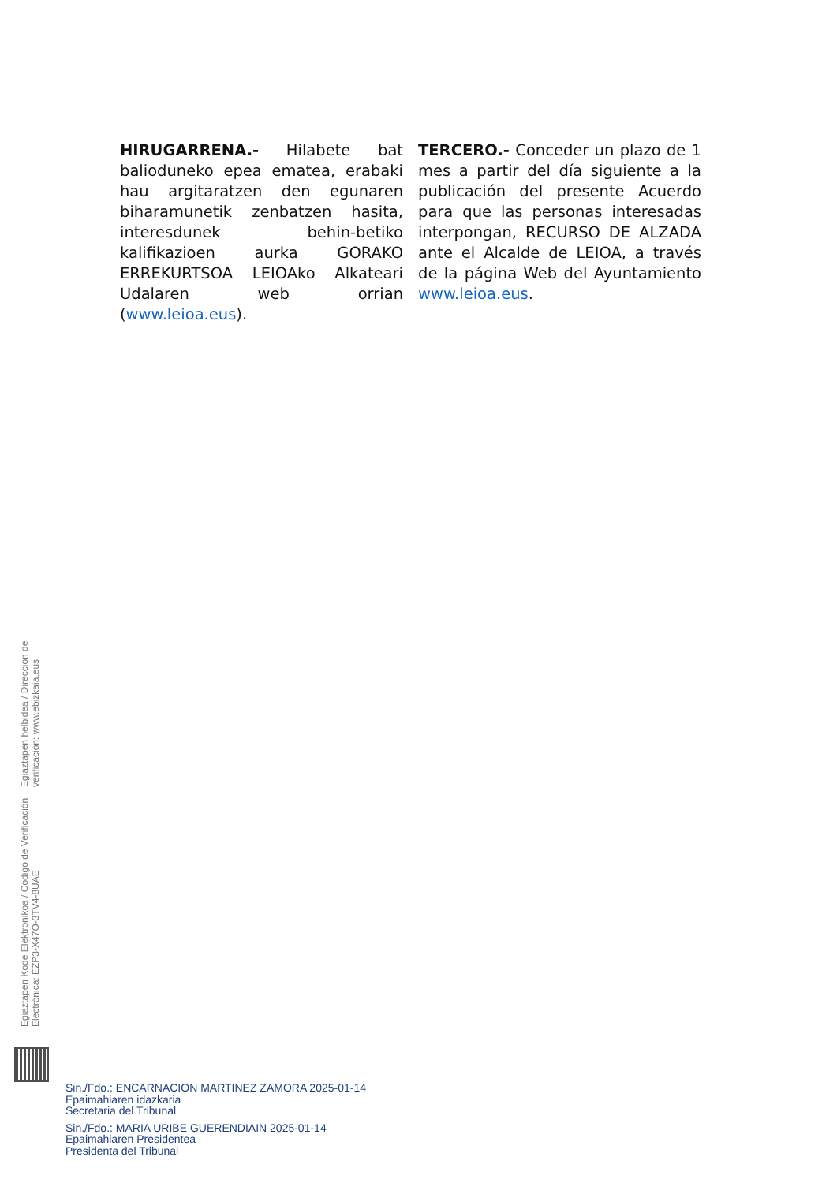HIRUGARRENA.- Hilabete bat balioduneko epea ematea, erabaki hau argitaratzen den egunaren biharamunetik zenbatzen hasita, interesdunek behin-betiko kalifikazioen aurka GORAKO ERREKURTSOA LEIOAko Alkateari Udalaren web orrian (www.leioa.eus).
TERCERO.- Conceder un plazo de 1 mes a partir del día siguiente a la publicación del presente Acuerdo para que las personas interesadas interpongan, RECURSO DE ALZADA ante el Alcalde de LEIOA, a través de la página Web del Ayuntamiento www.leioa.eus.
Egiaztapen Kode Elektronikoa / Código de Verificación Electrónica: EZP3-X47O-3TV4-8UAE
Egiaztapen helbidea / Dirección de verificación: www.ebizkaia.eus
Sin./Fdo.: ENCARNACION MARTINEZ ZAMORA 2025-01-14
Epaimahiaren idazkaria
Secretaria del Tribunal
Sin./Fdo.: MARIA URIBE GUERENDIAIN 2025-01-14
Epaimahiaren Presidentea
Presidenta del Tribunal